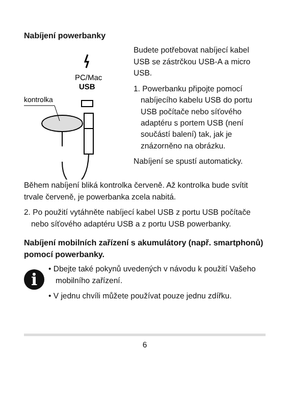Nabíjení powerbanky
PC/Mac
USB
kontrolka
Budete potřebovat nabíjecí kabel USB se zástrčkou USB-A a micro USB.
1. Powerbanku připojte pomocí nabíjecího kabelu USB do portu USB počítače nebo síťového adaptéru s portem USB (není součástí balení) tak, jak je znázorněno na obrázku.
Nabíjení se spustí automaticky.
Během nabíjení bliká kontrolka červeně. Až kontrolka bude svítit trvale červeně, je powerbanka zcela nabitá.
2. Po použití vytáhněte nabíjecí kabel USB z portu USB počítače nebo síťového adaptéru USB a z portu USB powerbanky.
Nabíjení mobilních zařízení s akumulátory (např. smartphonů) pomocí powerbanky.
i
• Dbejte také pokynů uvedených v návodu k použití Vašeho mobilního zařízení.
• V jednu chvíli můžete používat pouze jednu zdířku.
6